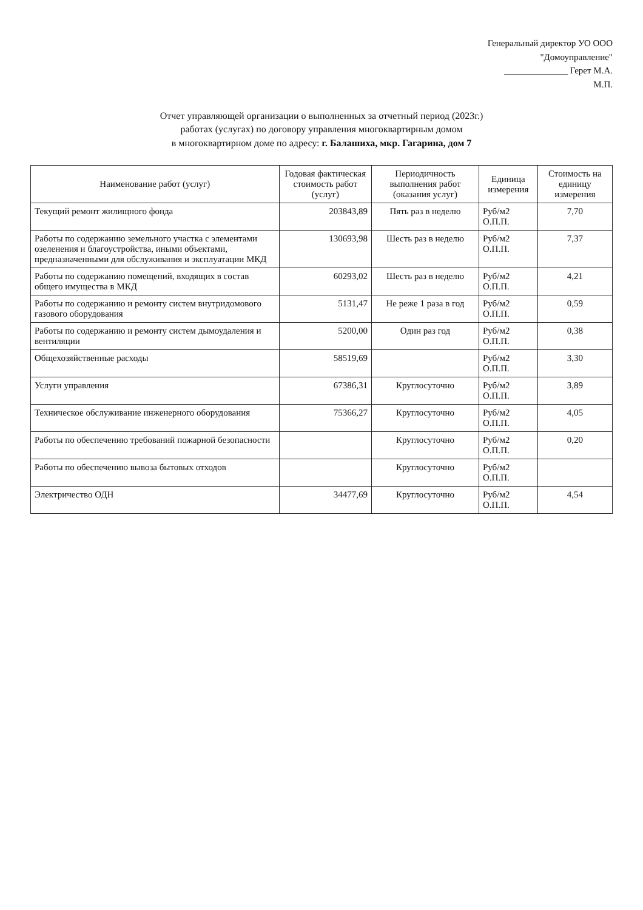Генеральный директор УО ООО
"Домоуправление"
______________ Герет М.А.
М.П.
Отчет управляющей организации о выполненных за отчетный период (2023г.)
работах (услугах) по договору управления многоквартирным домом
в многоквартирном доме по адресу: г. Балашиха, мкр. Гагарина, дом 7
| Наименование работ (услуг) | Годовая фактическая стоимость работ (услуг) | Периодичность выполнения работ (оказания услуг) | Единица измерения | Стоимость на единицу измерения |
| --- | --- | --- | --- | --- |
| Текущий ремонт жилищного фонда | 203843,89 | Пять раз в неделю | Руб/м2 О.П.П. | 7,70 |
| Работы по содержанию земельного участка с элементами озеленения и благоустройства, иными объектами, предназначенными для обслуживания и эксплуатации МКД | 130693,98 | Шесть раз в неделю | Руб/м2 О.П.П. | 7,37 |
| Работы по содержанию помещений, входящих в состав общего имущества в МКД | 60293,02 | Шесть раз в неделю | Руб/м2 О.П.П. | 4,21 |
| Работы по содержанию и ремонту систем внутридомового газового оборудования | 5131,47 | Не реже 1 раза в год | Руб/м2 О.П.П. | 0,59 |
| Работы по содержанию и ремонту систем дымоудаления и вентиляции | 5200,00 | Один раз год | Руб/м2 О.П.П. | 0,38 |
| Общехозяйственные расходы | 58519,69 | | Руб/м2 О.П.П. | 3,30 |
| Услуги управления | 67386,31 | Круглосуточно | Руб/м2 О.П.П. | 3,89 |
| Техническое обслуживание инженерного оборудования | 75366,27 | Круглосуточно | Руб/м2 О.П.П. | 4,05 |
| Работы по обеспечению требований пожарной безопасности | | Круглосуточно | Руб/м2 О.П.П. | 0,20 |
| Работы по обеспечению вывоза бытовых отходов | | Круглосуточно | Руб/м2 О.П.П. | |
| Электричество ОДН | 34477,69 | Круглосуточно | Руб/м2 О.П.П. | 4,54 |